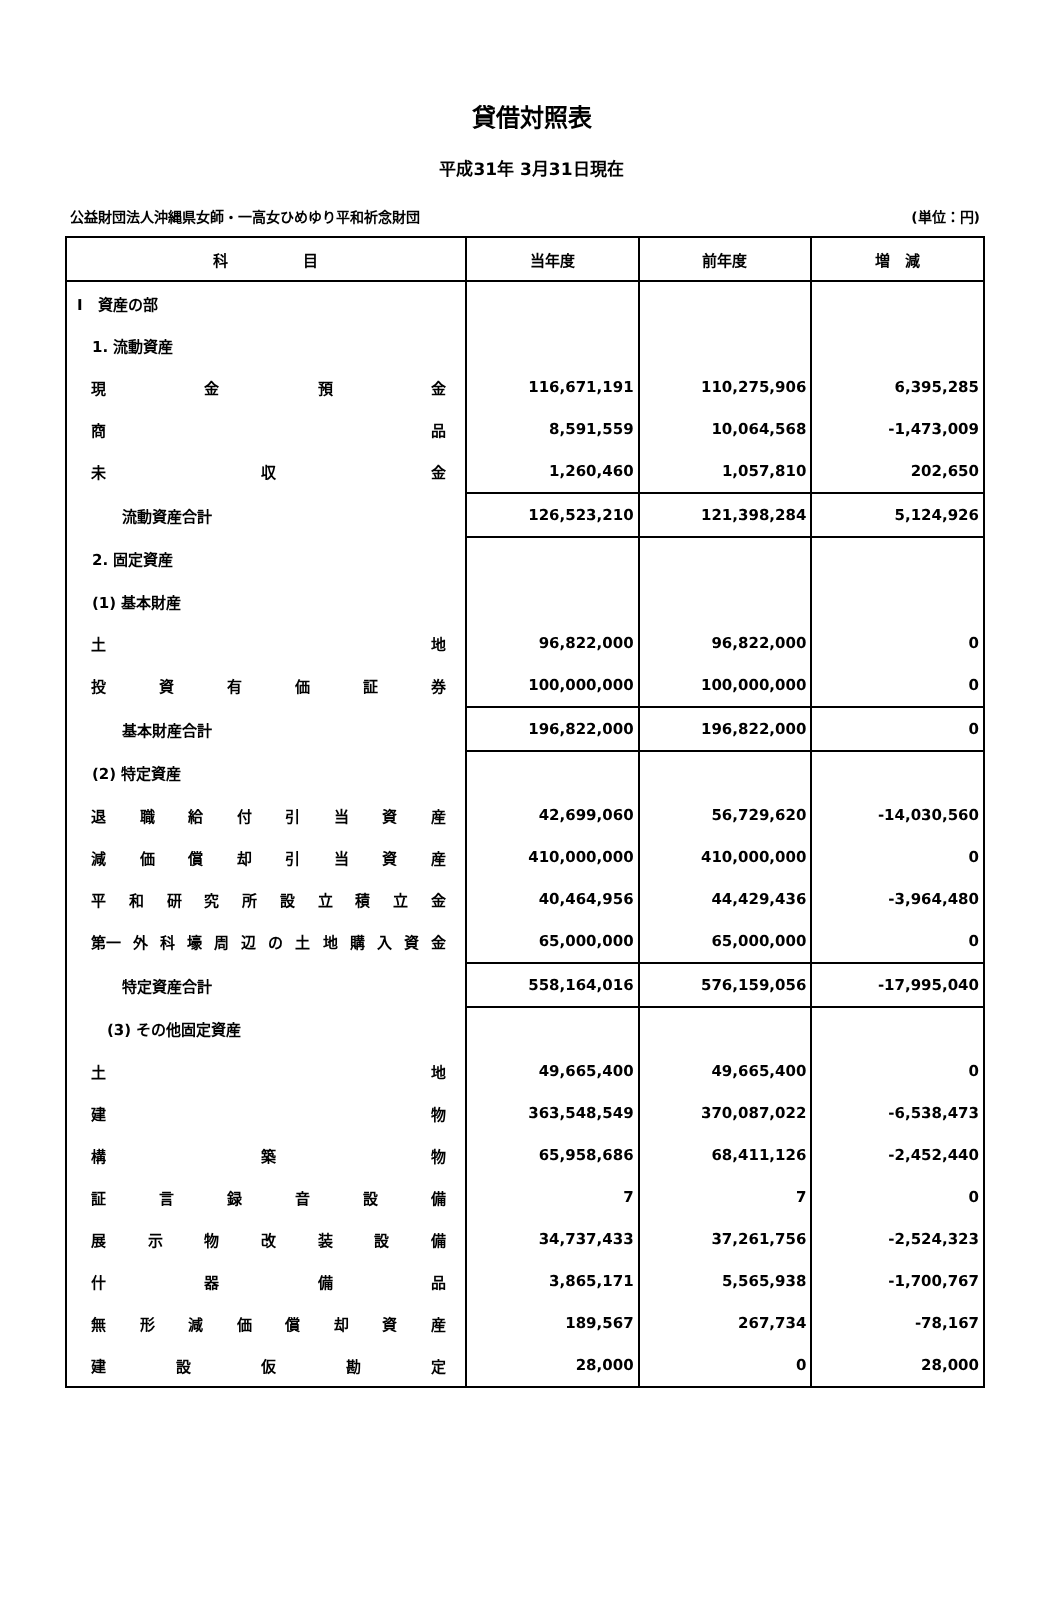貸借対照表
平成31年 3月31日現在
公益財団法人沖縄県女師・一高女ひめゆり平和祈念財団 (単位：円)
| 科 目 | 当年度 | 前年度 | 増 減 |
| --- | --- | --- | --- |
| I 資産の部 | | | |
| 1. 流動資産 | | | |
| 現 金 預 金 | 116,671,191 | 110,275,906 | 6,395,285 |
| 商 品 | 8,591,559 | 10,064,568 | -1,473,009 |
| 未 収 金 | 1,260,460 | 1,057,810 | 202,650 |
| 流動資産合計 | 126,523,210 | 121,398,284 | 5,124,926 |
| 2. 固定資産 | | | |
| (1) 基本財産 | | | |
| 土 地 | 96,822,000 | 96,822,000 | 0 |
| 投 資 有 価 証 券 | 100,000,000 | 100,000,000 | 0 |
| 基本財産合計 | 196,822,000 | 196,822,000 | 0 |
| (2) 特定資産 | | | |
| 退 職 給 付 引 当 資 産 | 42,699,060 | 56,729,620 | -14,030,560 |
| 減 価 償 却 引 当 資 産 | 410,000,000 | 410,000,000 | 0 |
| 平 和 研 究 所 設 立 積 立 金 | 40,464,956 | 44,429,436 | -3,964,480 |
| 第一 外 科 壕 周 辺 の 土 地 購 入 資 金 | 65,000,000 | 65,000,000 | 0 |
| 特定資産合計 | 558,164,016 | 576,159,056 | -17,995,040 |
| (3) その他固定資産 | | | |
| 土 地 | 49,665,400 | 49,665,400 | 0 |
| 建 物 | 363,548,549 | 370,087,022 | -6,538,473 |
| 構 築 物 | 65,958,686 | 68,411,126 | -2,452,440 |
| 証 言 録 音 設 備 | 7 | 7 | 0 |
| 展 示 物 改 装 設 備 | 34,737,433 | 37,261,756 | -2,524,323 |
| 什 器 備 品 | 3,865,171 | 5,565,938 | -1,700,767 |
| 無 形 減 価 償 却 資 産 | 189,567 | 267,734 | -78,167 |
| 建 設 仮 勘 定 | 28,000 | 0 | 28,000 |